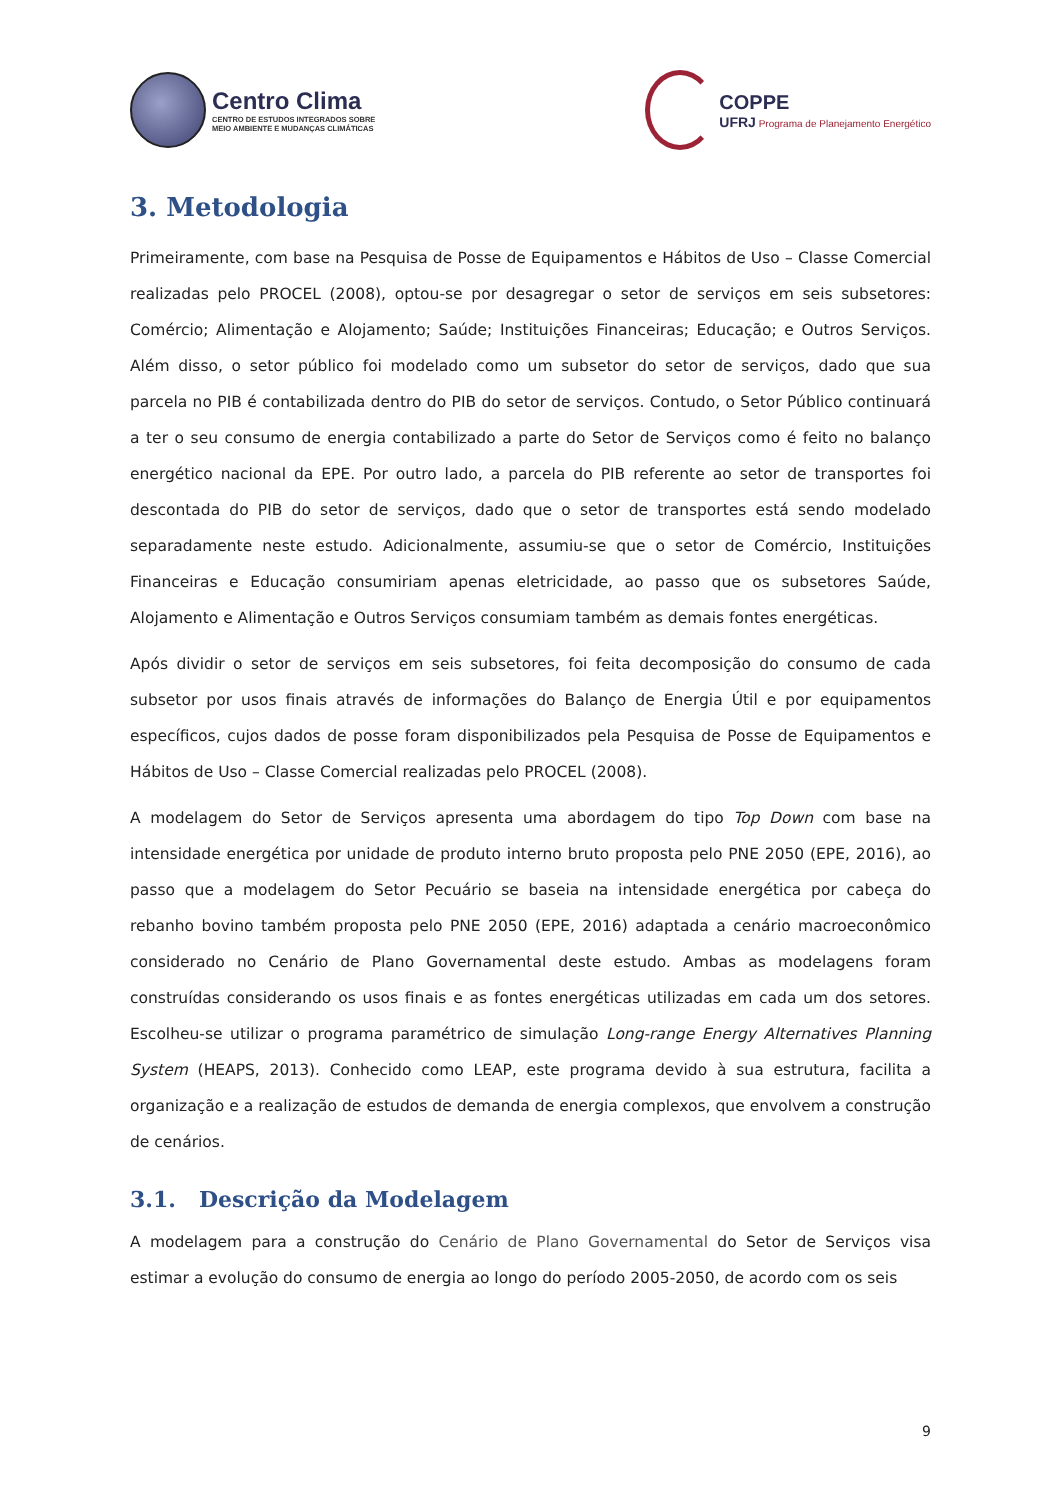Centro Clima
CENTRO DE ESTUDOS INTEGRADOS SOBRE
MEIO AMBIENTE E MUDANÇAS CLIMÁTICAS
COPPE
UFRJ Programa de Planejamento Energético
3. Metodologia
Primeiramente, com base na Pesquisa de Posse de Equipamentos e Hábitos de Uso – Classe Comercial realizadas pelo PROCEL (2008), optou-se por desagregar o setor de serviços em seis subsetores: Comércio; Alimentação e Alojamento; Saúde; Instituições Financeiras; Educação; e Outros Serviços. Além disso, o setor público foi modelado como um subsetor do setor de serviços, dado que sua parcela no PIB é contabilizada dentro do PIB do setor de serviços. Contudo, o Setor Público continuará a ter o seu consumo de energia contabilizado a parte do Setor de Serviços como é feito no balanço energético nacional da EPE. Por outro lado, a parcela do PIB referente ao setor de transportes foi descontada do PIB do setor de serviços, dado que o setor de transportes está sendo modelado separadamente neste estudo. Adicionalmente, assumiu-se que o setor de Comércio, Instituições Financeiras e Educação consumiriam apenas eletricidade, ao passo que os subsetores Saúde, Alojamento e Alimentação e Outros Serviços consumiam também as demais fontes energéticas.
Após dividir o setor de serviços em seis subsetores, foi feita decomposição do consumo de cada subsetor por usos finais através de informações do Balanço de Energia Útil e por equipamentos específicos, cujos dados de posse foram disponibilizados pela Pesquisa de Posse de Equipamentos e Hábitos de Uso – Classe Comercial realizadas pelo PROCEL (2008).
A modelagem do Setor de Serviços apresenta uma abordagem do tipo Top Down com base na intensidade energética por unidade de produto interno bruto proposta pelo PNE 2050 (EPE, 2016), ao passo que a modelagem do Setor Pecuário se baseia na intensidade energética por cabeça do rebanho bovino também proposta pelo PNE 2050 (EPE, 2016) adaptada a cenário macroeconômico considerado no Cenário de Plano Governamental deste estudo. Ambas as modelagens foram construídas considerando os usos finais e as fontes energéticas utilizadas em cada um dos setores. Escolheu-se utilizar o programa paramétrico de simulação Long-range Energy Alternatives Planning System (HEAPS, 2013). Conhecido como LEAP, este programa devido à sua estrutura, facilita a organização e a realização de estudos de demanda de energia complexos, que envolvem a construção de cenários.
3.1. Descrição da Modelagem
A modelagem para a construção do Cenário de Plano Governamental do Setor de Serviços visa estimar a evolução do consumo de energia ao longo do período 2005-2050, de acordo com os seis
9